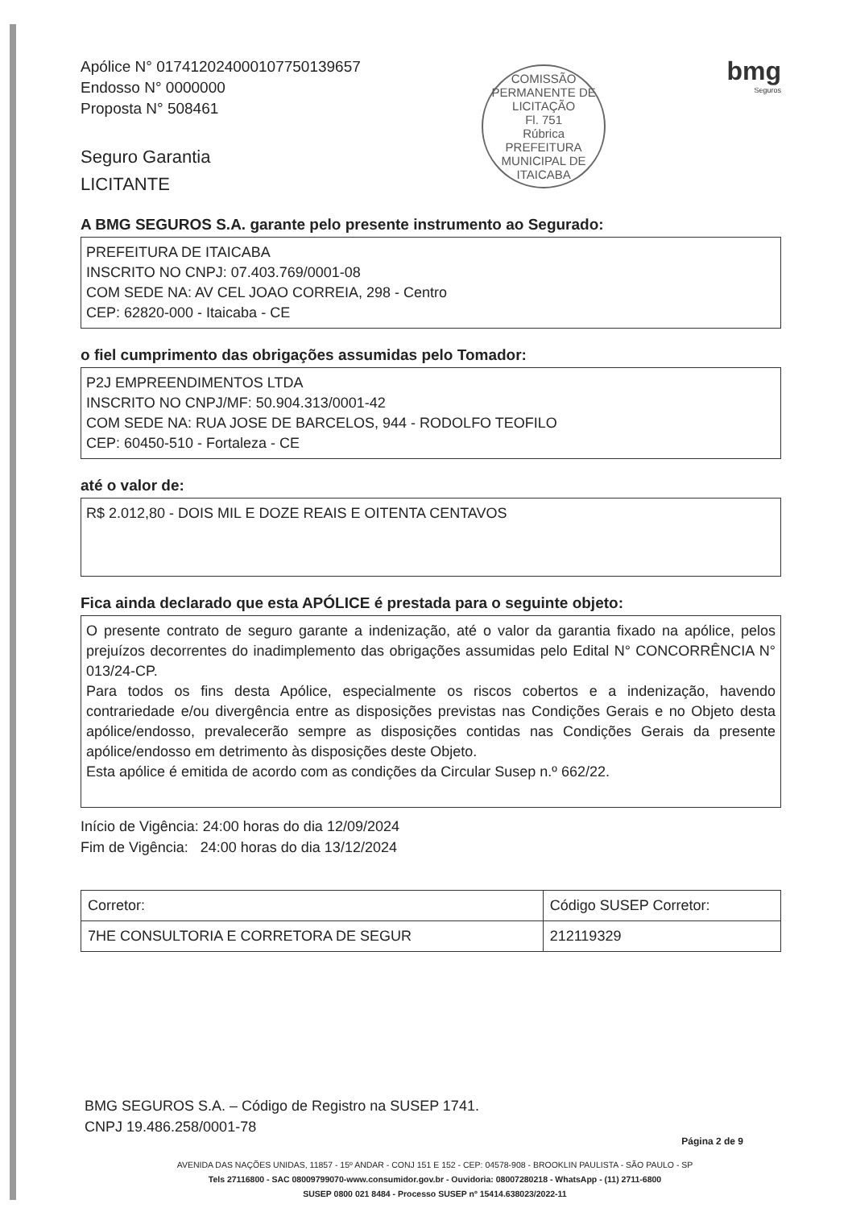Apólice N° 017412024000107750139657
Endosso N° 0000000
Proposta N° 508461
Seguro Garantia
LICITANTE
COMISSÃO PERMANENTE DE LICITAÇÃO
Fl. 751
Rúbrica
PREFEITURA MUNICIPAL DE ITAICABA
bmg
Seguros
A BMG SEGUROS S.A. garante pelo presente instrumento ao Segurado:
PREFEITURA DE ITAICABA
INSCRITO NO CNPJ: 07.403.769/0001-08
COM SEDE NA: AV CEL JOAO CORREIA, 298 - Centro
CEP: 62820-000 - Itaicaba - CE
o fiel cumprimento das obrigações assumidas pelo Tomador:
P2J EMPREENDIMENTOS LTDA
INSCRITO NO CNPJ/MF: 50.904.313/0001-42
COM SEDE NA: RUA JOSE DE BARCELOS, 944 - RODOLFO TEOFILO
CEP: 60450-510 - Fortaleza - CE
até o valor de:
R$ 2.012,80 - DOIS MIL E DOZE REAIS E OITENTA CENTAVOS
Fica ainda declarado que esta APÓLICE é prestada para o seguinte objeto:
O presente contrato de seguro garante a indenização, até o valor da garantia fixado na apólice, pelos prejuízos decorrentes do inadimplemento das obrigações assumidas pelo Edital N° CONCORRÊNCIA N° 013/24-CP.
Para todos os fins desta Apólice, especialmente os riscos cobertos e a indenização, havendo contrariedade e/ou divergência entre as disposições previstas nas Condições Gerais e no Objeto desta apólice/endosso, prevalecerão sempre as disposições contidas nas Condições Gerais da presente apólice/endosso em detrimento às disposições deste Objeto.
Esta apólice é emitida de acordo com as condições da Circular Susep n.º 662/22.
Início de Vigência: 24:00 horas do dia 12/09/2024
Fim de Vigência: 24:00 horas do dia 13/12/2024
| Corretor: | Código SUSEP Corretor: |
| 7HE CONSULTORIA E CORRETORA DE SEGUR | 212119329 |
BMG SEGUROS S.A. – Código de Registro na SUSEP 1741.
CNPJ 19.486.258/0001-78
Página 2 de 9
AVENIDA DAS NAÇÕES UNIDAS, 11857 - 15º ANDAR - CONJ 151 E 152 - CEP: 04578-908 - BROOKLIN PAULISTA - SÃO PAULO - SP
Tels 27116800 - SAC 08009799070-www.consumidor.gov.br - Ouvidoria: 08007280218 - WhatsApp - (11) 2711-6800
SUSEP 0800 021 8484 - Processo SUSEP nº 15414.638023/2022-11